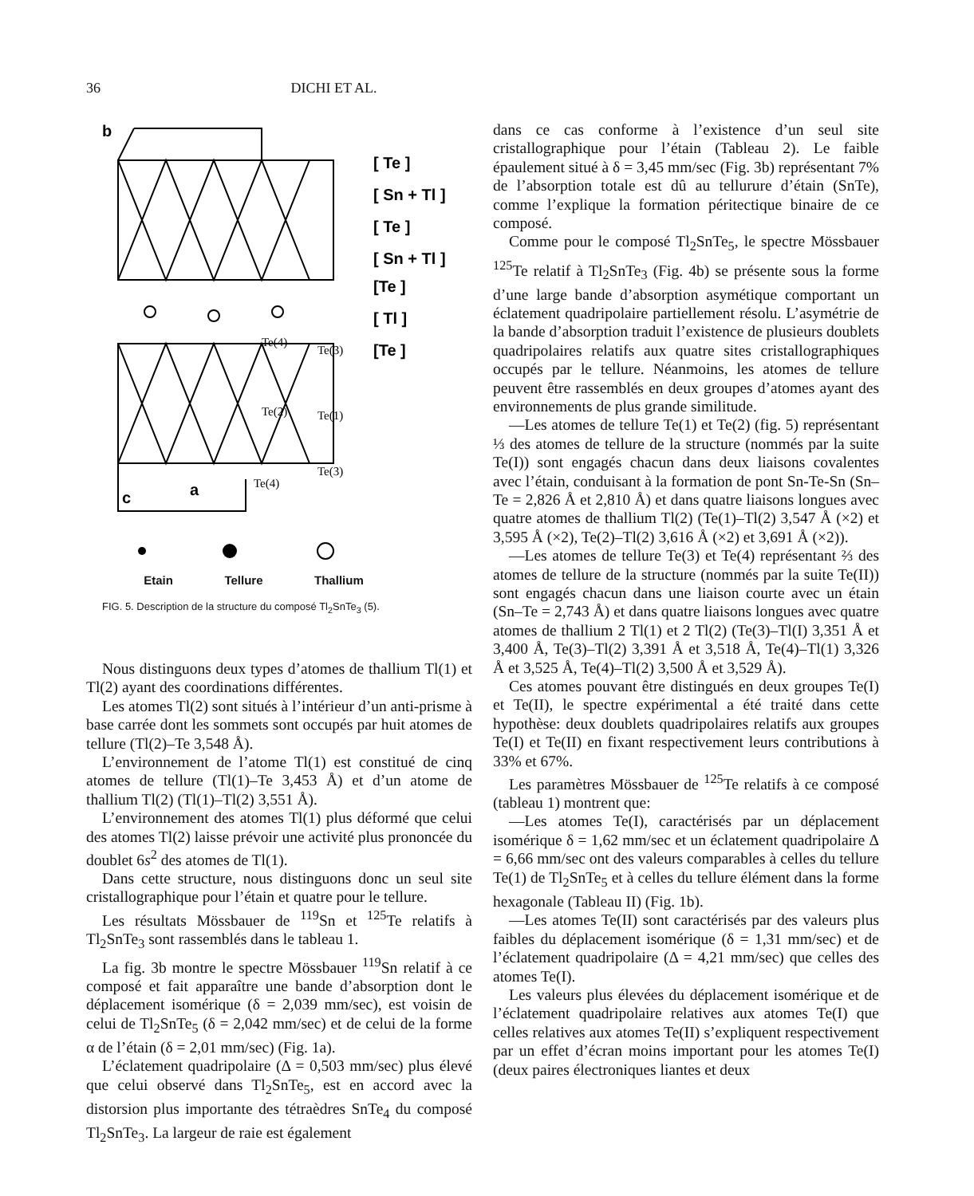36 DICHI ET AL.
[ Te ]
[ Sn + Tl ]
[ Te ]
[ Sn + Tl ]
[Te ]
[ Tl ]
[Te ]
b
c
a
Te(4)
Te(3)
Te(1)
Te(2)
Te(3)
Te(4)
Etain Tellure Thallium
FIG. 5. Description de la structure du composé Tl<sub>2</sub>SnTe<sub>3</sub> (5).
Nous distinguons deux types d’atomes de thallium Tl(1) et Tl(2) ayant des coordinations différentes.
Les atomes Tl(2) sont situés à l’intérieur d’un anti-prisme à base carrée dont les sommets sont occupés par huit atomes de tellure (Tl(2)–Te 3,548 Å).
L’environnement de l’atome Tl(1) est constitué de cinq atomes de tellure (Tl(1)–Te 3,453 Å) et d’un atome de thallium Tl(2) (Tl(1)–Tl(2) 3,551 Å).
L’environnement des atomes Tl(1) plus déformé que celui des atomes Tl(2) laisse prévoir une activité plus prononcée du doublet 6s<sup>2</sup> des atomes de Tl(1).
Dans cette structure, nous distinguons donc un seul site cristallographique pour l’étain et quatre pour le tellure.
Les résultats Mössbauer de <sup>119</sup>Sn et <sup>125</sup>Te relatifs à Tl<sub>2</sub>SnTe<sub>3</sub> sont rassemblés dans le tableau 1.
La fig. 3b montre le spectre Mössbauer <sup>119</sup>Sn relatif à ce composé et fait apparaître une bande d’absorption dont le déplacement isomérique (δ = 2,039 mm/sec), est voisin de celui de Tl<sub>2</sub>SnTe<sub>5</sub> (δ = 2,042 mm/sec) et de celui de la forme α de l’étain (δ = 2,01 mm/sec) (Fig. 1a).
L’éclatement quadripolaire (Δ = 0,503 mm/sec) plus élevé que celui observé dans Tl<sub>2</sub>SnTe<sub>5</sub>, est en accord avec la distorsion plus importante des tétraèdres SnTe<sub>4</sub> du composé Tl<sub>2</sub>SnTe<sub>3</sub>. La largeur de raie est également
dans ce cas conforme à l’existence d’un seul site cristallographique pour l’étain (Tableau 2). Le faible épaulement situé à δ = 3,45 mm/sec (Fig. 3b) représentant 7% de l’absorption totale est dû au tellurure d’étain (SnTe), comme l’explique la formation péritectique binaire de ce composé.
Comme pour le composé Tl<sub>2</sub>SnTe<sub>5</sub>, le spectre Mössbauer <sup>125</sup>Te relatif à Tl<sub>2</sub>SnTe<sub>3</sub> (Fig. 4b) se présente sous la forme d’une large bande d’absorption asymétique comportant un éclatement quadripolaire partiellement résolu. L’asymétrie de la bande d’absorption traduit l’existence de plusieurs doublets quadripolaires relatifs aux quatre sites cristallographiques occupés par le tellure. Néanmoins, les atomes de tellure peuvent être rassemblés en deux groupes d’atomes ayant des environnements de plus grande similitude.
—Les atomes de tellure Te(1) et Te(2) (fig. 5) représentant ⅓ des atomes de tellure de la structure (nommés par la suite Te(I)) sont engagés chacun dans deux liaisons covalentes avec l’étain, conduisant à la formation de pont Sn-Te-Sn (Sn–Te = 2,826 Å et 2,810 Å) et dans quatre liaisons longues avec quatre atomes de thallium Tl(2) (Te(1)–Tl(2) 3,547 Å (×2) et 3,595 Å (×2), Te(2)–Tl(2) 3,616 Å (×2) et 3,691 Å (×2)).
—Les atomes de tellure Te(3) et Te(4) représentant ⅔ des atomes de tellure de la structure (nommés par la suite Te(II)) sont engagés chacun dans une liaison courte avec un étain (Sn–Te = 2,743 Å) et dans quatre liaisons longues avec quatre atomes de thallium 2 Tl(1) et 2 Tl(2) (Te(3)–Tl(I) 3,351 Å et 3,400 Å, Te(3)–Tl(2) 3,391 Å et 3,518 Å, Te(4)–Tl(1) 3,326 Å et 3,525 Å, Te(4)–Tl(2) 3,500 Å et 3,529 Å).
Ces atomes pouvant être distingués en deux groupes Te(I) et Te(II), le spectre expérimental a été traité dans cette hypothèse: deux doublets quadripolaires relatifs aux groupes Te(I) et Te(II) en fixant respectivement leurs contributions à 33% et 67%.
Les paramètres Mössbauer de <sup>125</sup>Te relatifs à ce composé (tableau 1) montrent que:
—Les atomes Te(I), caractérisés par un déplacement isomérique δ = 1,62 mm/sec et un éclatement quadripolaire Δ = 6,66 mm/sec ont des valeurs comparables à celles du tellure Te(1) de Tl<sub>2</sub>SnTe<sub>5</sub> et à celles du tellure élément dans la forme hexagonale (Tableau II) (Fig. 1b).
—Les atomes Te(II) sont caractérisés par des valeurs plus faibles du déplacement isomérique (δ = 1,31 mm/sec) et de l’éclatement quadripolaire (Δ = 4,21 mm/sec) que celles des atomes Te(I).
Les valeurs plus élevées du déplacement isomérique et de l’éclatement quadripolaire relatives aux atomes Te(I) que celles relatives aux atomes Te(II) s’expliquent respectivement par un effet d’écran moins important pour les atomes Te(I) (deux paires électroniques liantes et deux